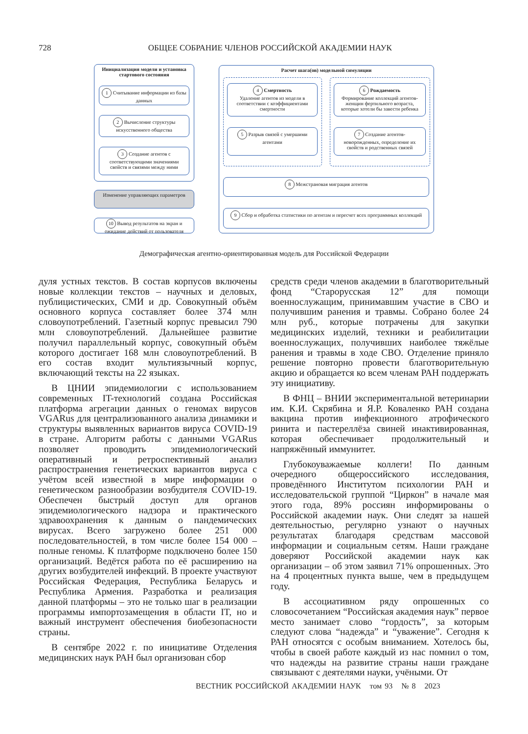728 ОБЩЕЕ СОБРАНИЕ ЧЛЕНОВ РОССИЙСКОЙ АКАДЕМИИ НАУК
Инициализация модели и установка стартового состояния
1 Считывание информации из базы данных
2 Вычисление структуры искусственного общества
3 Создание агентов с соответствующими значениями свойств и связями между ними
Изменение управляющих параметров
10 Вывод результатов на экран и ожидание действий от пользователя
Расчет шага(ов) модельной симуляции
4 Смертность
Удаление агентов из модели в соответствии с коэффициентами смертности
5 Разрыв связей с умершими агентами
6 Рождаемость
Формирование коллекций агентов-женщин фертильного возраста, которые хотели бы завести ребенка
7 Создание агентов-новорожденных, определение их свойств и родственных связей
8 Межстрановая миграция агентов
9 Сбор и обработка статистики по агентам и пересчет всех программных коллекций
Демографическая агентно-ориентированная модель для Российской Федерации
дуля устных текстов. В состав корпусов включены новые коллекции текстов – научных и деловых, публицистических, СМИ и др. Совокупный объём основного корпуса составляет более 374 млн словоупотреблений. Газетный корпус превысил 790 млн словоупотреблений. Дальнейшее развитие получил параллельный корпус, совокупный объём которого достигает 168 млн словоупотреблений. В его состав входит мультиязычный корпус, включающий тексты на 22 языках.
В ЦНИИ эпидемиологии с использованием современных IT-технологий создана Российская платформа агрегации данных о геномах вирусов VGARus для централизованного анализа динамики и структуры выявленных вариантов вируса COVID-19 в стране. Алгоритм работы с данными VGARus позволяет проводить эпидемиологический оперативный и ретроспективный анализ распространения генетических вариантов вируса с учётом всей известной в мире информации о генетическом разнообразии возбудителя COVID-19. Обеспечен быстрый доступ для органов эпидемиологического надзора и практического здравоохранения к данным о пандемических вирусах. Всего загружено более 251 000 последовательностей, в том числе более 154 000 – полные геномы. К платформе подключено более 150 организаций. Ведётся работа по её расширению на других возбудителей инфекций. В проекте участвуют Российская Федерация, Республика Беларусь и Республика Армения. Разработка и реализация данной платформы – это не только шаг в реализации программы импортозамещения в области IT, но и важный инструмент обеспечения биобезопасности страны.
В сентябре 2022 г. по инициативе Отделения медицинских наук РАН был организован сбор
средств среди членов академии в благотворительный фонд “Старорусская 12” для помощи военнослужащим, принимавшим участие в СВО и получившим ранения и травмы. Собрано более 24 млн руб., которые потрачены для закупки медицинских изделий, техники и реабилитации военнослужащих, получивших наиболее тяжёлые ранения и травмы в ходе СВО. Отделение приняло решение повторно провести благотворительную акцию и обращается ко всем членам РАН поддержать эту инициативу.
В ФНЦ – ВНИИ экспериментальной ветеринарии им. К.И. Скрябина и Я.Р. Коваленко РАН создана вакцина против инфекционного атрофического ринита и пастереллёза свиней инактивированная, которая обеспечивает продолжительный и напряжённый иммунитет.
Глубокоуважаемые коллеги! По данным очередного общероссийского исследования, проведённого Институтом психологии РАН и исследовательской группой “Циркон” в начале мая этого года, 89% россиян информированы о Российской академии наук. Они следят за нашей деятельностью, регулярно узнают о научных результатах благодаря средствам массовой информации и социальным сетям. Наши граждане доверяют Российской академии наук как организации – об этом заявил 71% опрошенных. Это на 4 процентных пункта выше, чем в предыдущем году.
В ассоциативном ряду опрошенных со словосочетанием “Российская академия наук” первое место занимает слово “гордость”, за которым следуют слова “надежда” и “уважение”. Сегодня к РАН относятся с особым вниманием. Хотелось бы, чтобы в своей работе каждый из нас помнил о том, что надежды на развитие страны наши граждане связывают с деятелями науки, учёными. От
ВЕСТНИК РОССИЙСКОЙ АКАДЕМИИ НАУК том 93 № 8 2023